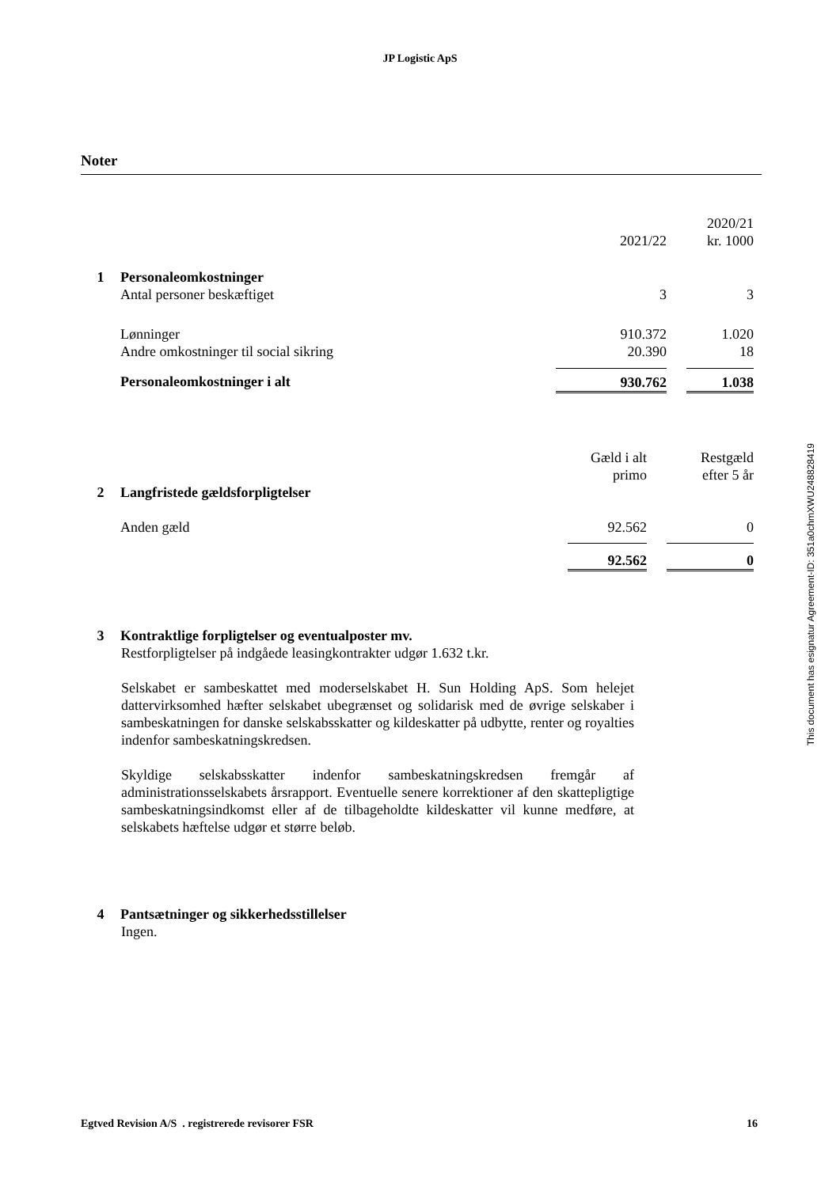JP Logistic ApS
Noter
| | | 2021/22 | | 2020/21 kr. 1000 |
| 1 | Personaleomkostninger | | | |
| | Antal personer beskæftiget | 3 | | 3 |
| | Lønninger | 910.372 | | 1.020 |
| | Andre omkostninger til social sikring | 20.390 | | 18 |
| | Personaleomkostninger i alt | 930.762 | | 1.038 |
| | | Gæld i alt primo | | Restgæld efter 5 år |
| 2 | Langfristede gældsforpligtelser | | | |
| | Anden gæld | 92.562 | | 0 |
| | | 92.562 | | 0 |
| 3 | Kontraktlige forpligtelser og eventualposter mv. |
Restforpligtelser på indgåede leasingkontrakter udgør 1.632 t.kr.
Selskabet er sambeskattet med moderselskabet H. Sun Holding ApS. Som helejet dattervirksomhed hæfter selskabet ubegrænset og solidarisk med de øvrige selskaber i sambeskatningen for danske selskabsskatter og kildeskatter på udbytte, renter og royalties indenfor sambeskatningskredsen.
Skyldige selskabsskatter indenfor sambeskatningskredsen fremgår af administrationsselskabets årsrapport. Eventuelle senere korrektioner af den skattepligtige sambeskatningsindkomst eller af de tilbageholdte kildeskatter vil kunne medføre, at selskabets hæftelse udgør et større beløb.
| 4 | Pantsætninger og sikkerhedsstillelser |
Ingen.
This document has esignatur Agreement-ID: 351a0chmXWU248828419
Egtved Revision A/S . registrerede revisorer FSR 16